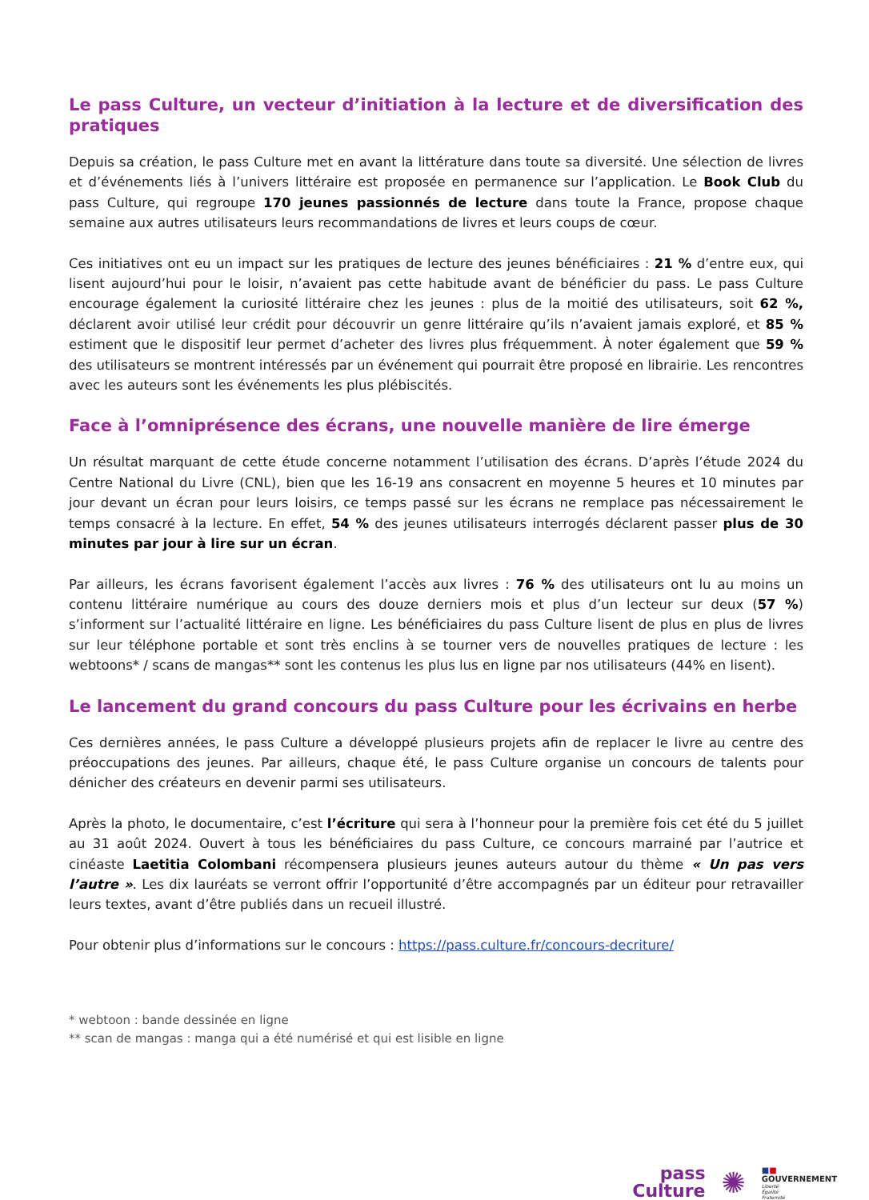Le pass Culture, un vecteur d’initiation à la lecture et de diversification des pratiques
Depuis sa création, le pass Culture met en avant la littérature dans toute sa diversité. Une sélection de livres et d’événements liés à l’univers littéraire est proposée en permanence sur l’application. Le Book Club du pass Culture, qui regroupe 170 jeunes passionnés de lecture dans toute la France, propose chaque semaine aux autres utilisateurs leurs recommandations de livres et leurs coups de cœur.
Ces initiatives ont eu un impact sur les pratiques de lecture des jeunes bénéficiaires : 21 % d’entre eux, qui lisent aujourd’hui pour le loisir, n’avaient pas cette habitude avant de bénéficier du pass. Le pass Culture encourage également la curiosité littéraire chez les jeunes : plus de la moitié des utilisateurs, soit 62 %, déclarent avoir utilisé leur crédit pour découvrir un genre littéraire qu’ils n’avaient jamais exploré, et 85 % estiment que le dispositif leur permet d’acheter des livres plus fréquemment. À noter également que 59 % des utilisateurs se montrent intéressés par un événement qui pourrait être proposé en librairie. Les rencontres avec les auteurs sont les événements les plus plébiscités.
Face à l’omniprésence des écrans, une nouvelle manière de lire émerge
Un résultat marquant de cette étude concerne notamment l’utilisation des écrans. D’après l’étude 2024 du Centre National du Livre (CNL), bien que les 16-19 ans consacrent en moyenne 5 heures et 10 minutes par jour devant un écran pour leurs loisirs, ce temps passé sur les écrans ne remplace pas nécessairement le temps consacré à la lecture. En effet, 54 % des jeunes utilisateurs interrogés déclarent passer plus de 30 minutes par jour à lire sur un écran.
Par ailleurs, les écrans favorisent également l’accès aux livres : 76 % des utilisateurs ont lu au moins un contenu littéraire numérique au cours des douze derniers mois et plus d’un lecteur sur deux (57 %) s’informent sur l’actualité littéraire en ligne. Les bénéficiaires du pass Culture lisent de plus en plus de livres sur leur téléphone portable et sont très enclins à se tourner vers de nouvelles pratiques de lecture : les webtoons* / scans de mangas** sont les contenus les plus lus en ligne par nos utilisateurs (44% en lisent).
Le lancement du grand concours du pass Culture pour les écrivains en herbe
Ces dernières années, le pass Culture a développé plusieurs projets afin de replacer le livre au centre des préoccupations des jeunes. Par ailleurs, chaque été, le pass Culture organise un concours de talents pour dénicher des créateurs en devenir parmi ses utilisateurs.
Après la photo, le documentaire, c’est l’écriture qui sera à l’honneur pour la première fois cet été du 5 juillet au 31 août 2024. Ouvert à tous les bénéficiaires du pass Culture, ce concours marrainé par l’autrice et cinéaste Laetitia Colombani récompensera plusieurs jeunes auteurs autour du thème « Un pas vers l’autre ». Les dix lauréats se verront offrir l’opportunité d’être accompagnés par un éditeur pour retravailler leurs textes, avant d’être publiés dans un recueil illustré.
Pour obtenir plus d’informations sur le concours : https://pass.culture.fr/concours-decriture/
* webtoon : bande dessinée en ligne
** scan de mangas : manga qui a été numérisé et qui est lisible en ligne
pass
Culture
✺
■■
GOUVERNEMENT
Liberté
Égalité
Fraternité